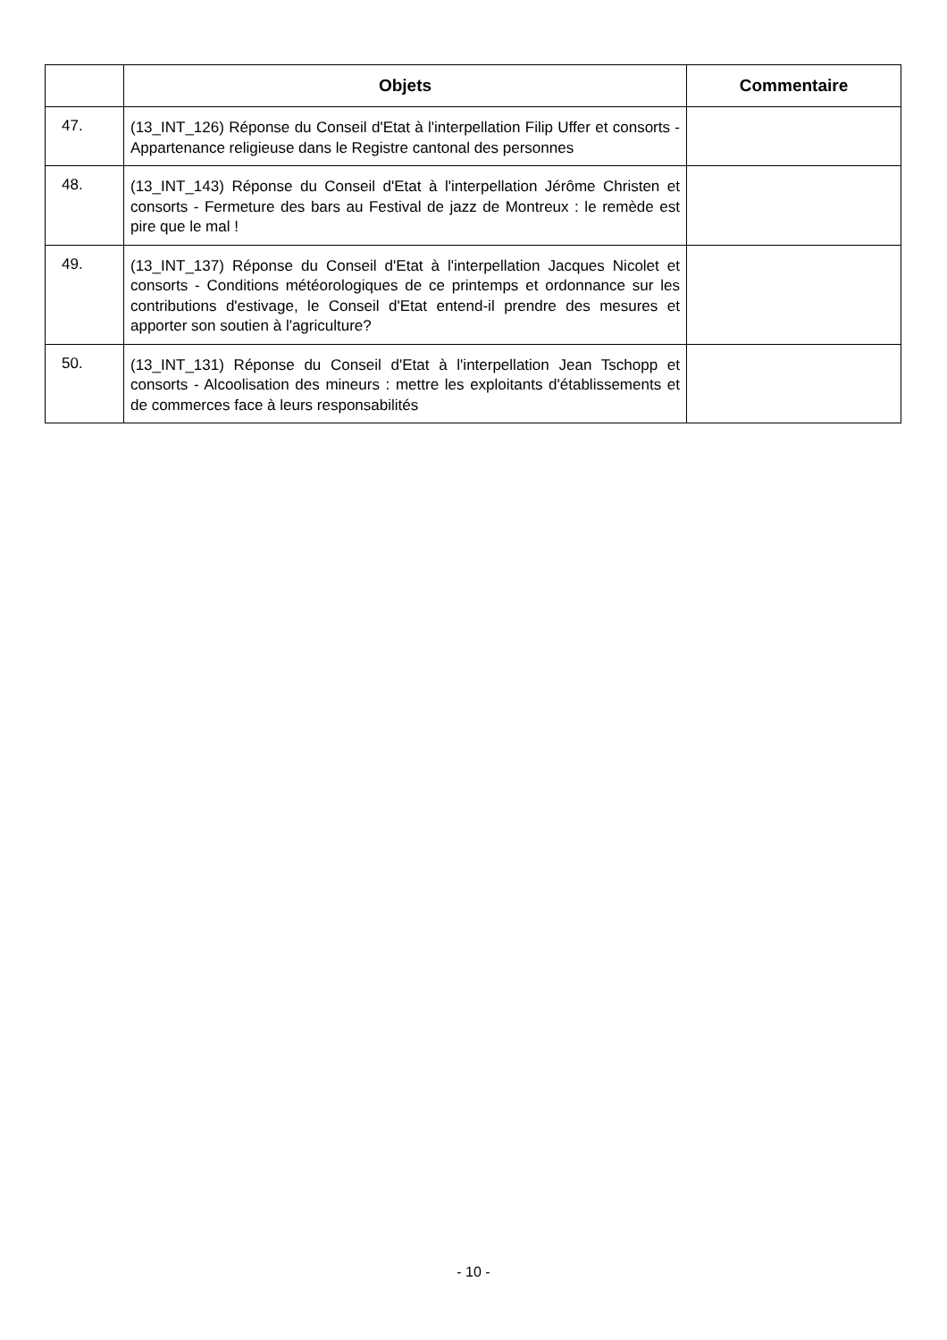| | Objets | Commentaire |
| --- | --- | --- |
| 47. | (13_INT_126) Réponse du Conseil d'Etat à l'interpellation Filip Uffer et consorts - Appartenance religieuse dans le Registre cantonal des personnes | |
| 48. | (13_INT_143) Réponse du Conseil d'Etat à l'interpellation Jérôme Christen et consorts - Fermeture des bars au Festival de jazz de Montreux : le remède est pire que le mal ! | |
| 49. | (13_INT_137) Réponse du Conseil d'Etat à l'interpellation Jacques Nicolet et consorts - Conditions météorologiques de ce printemps et ordonnance sur les contributions d'estivage, le Conseil d'Etat entend-il prendre des mesures et apporter son soutien à l'agriculture? | |
| 50. | (13_INT_131) Réponse du Conseil d'Etat à l'interpellation Jean Tschopp et consorts - Alcoolisation des mineurs : mettre les exploitants d'établissements et de commerces face à leurs responsabilités | |
- 10 -